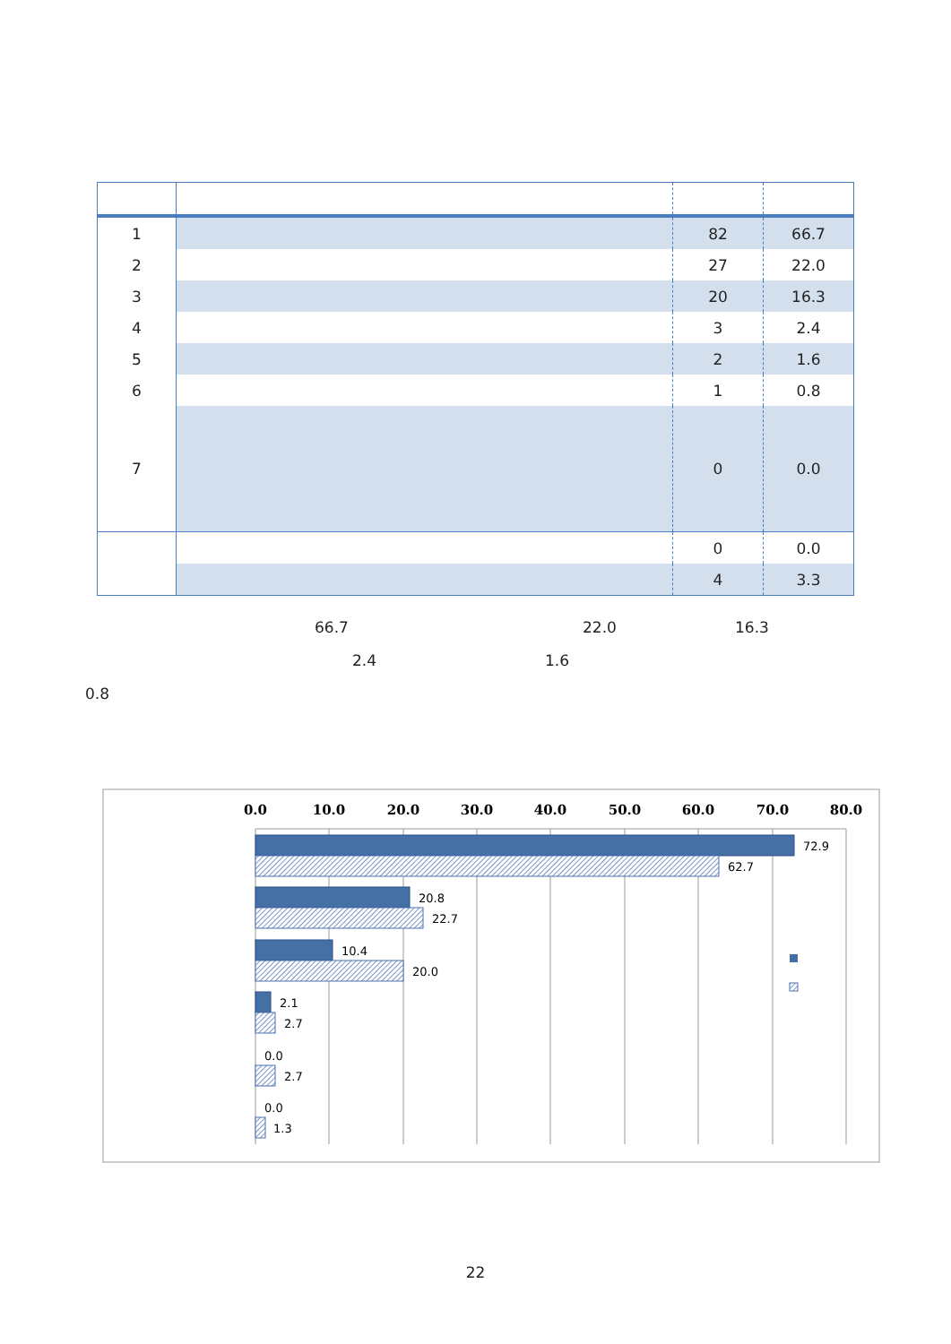| 1 | | 82 | 66.7 |
| 2 | | 27 | 22.0 |
| 3 | | 20 | 16.3 |
| 4 | | 3 | 2.4 |
| 5 | | 2 | 1.6 |
| 6 | | 1 | 0.8 |
| 7 | | 0 | 0.0 |
| | | 0 | 0.0 |
| | | 4 | 3.3 |
66.7 22.0 16.3
2.4 1.6
0.8
0.0
10.0
20.0
30.0
40.0
50.0
60.0
70.0
80.0
72.9
62.7
20.8
22.7
10.4
20.0
2.1
2.7
0.0
2.7
0.0
1.3
22